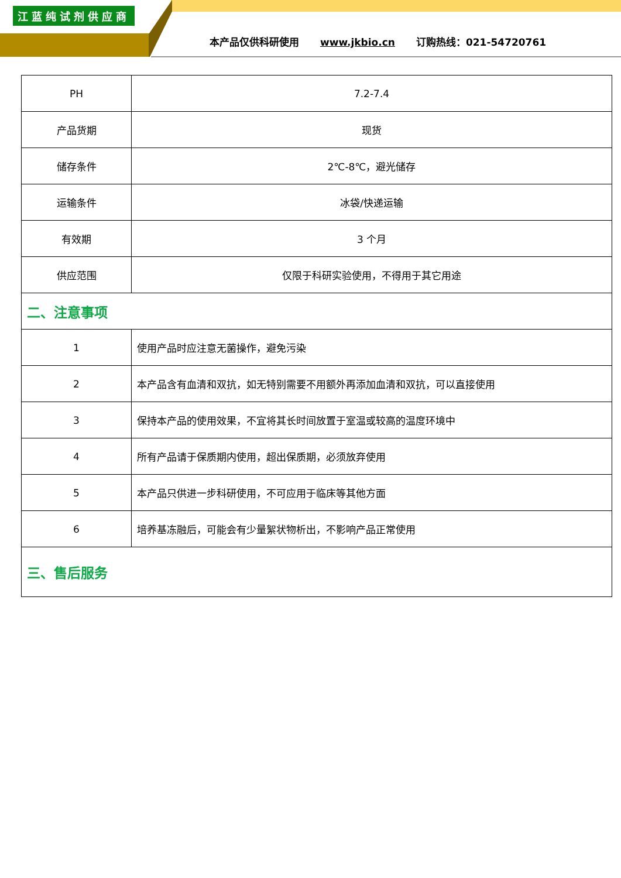江蓝纯试剂供应商
本产品仅供科研使用 www.jkbio.cn 订购热线：021-54720761
| PH | 7.2-7.4 |
| 产品货期 | 现货 |
| 储存条件 | 2℃-8℃，避光储存 |
| 运输条件 | 冰袋/快递运输 |
| 有效期 | 3 个月 |
| 供应范围 | 仅限于科研实验使用，不得用于其它用途 |
| 二、注意事项 | |
| 1 | 使用产品时应注意无菌操作，避免污染 |
| 2 | 本产品含有血清和双抗，如无特别需要不用额外再添加血清和双抗，可以直接使用 |
| 3 | 保持本产品的使用效果，不宜将其长时间放置于室温或较高的温度环境中 |
| 4 | 所有产品请于保质期内使用，超出保质期，必须放弃使用 |
| 5 | 本产品只供进一步科研使用，不可应用于临床等其他方面 |
| 6 | 培养基冻融后，可能会有少量絮状物析出，不影响产品正常使用 |
| 三、售后服务 | |